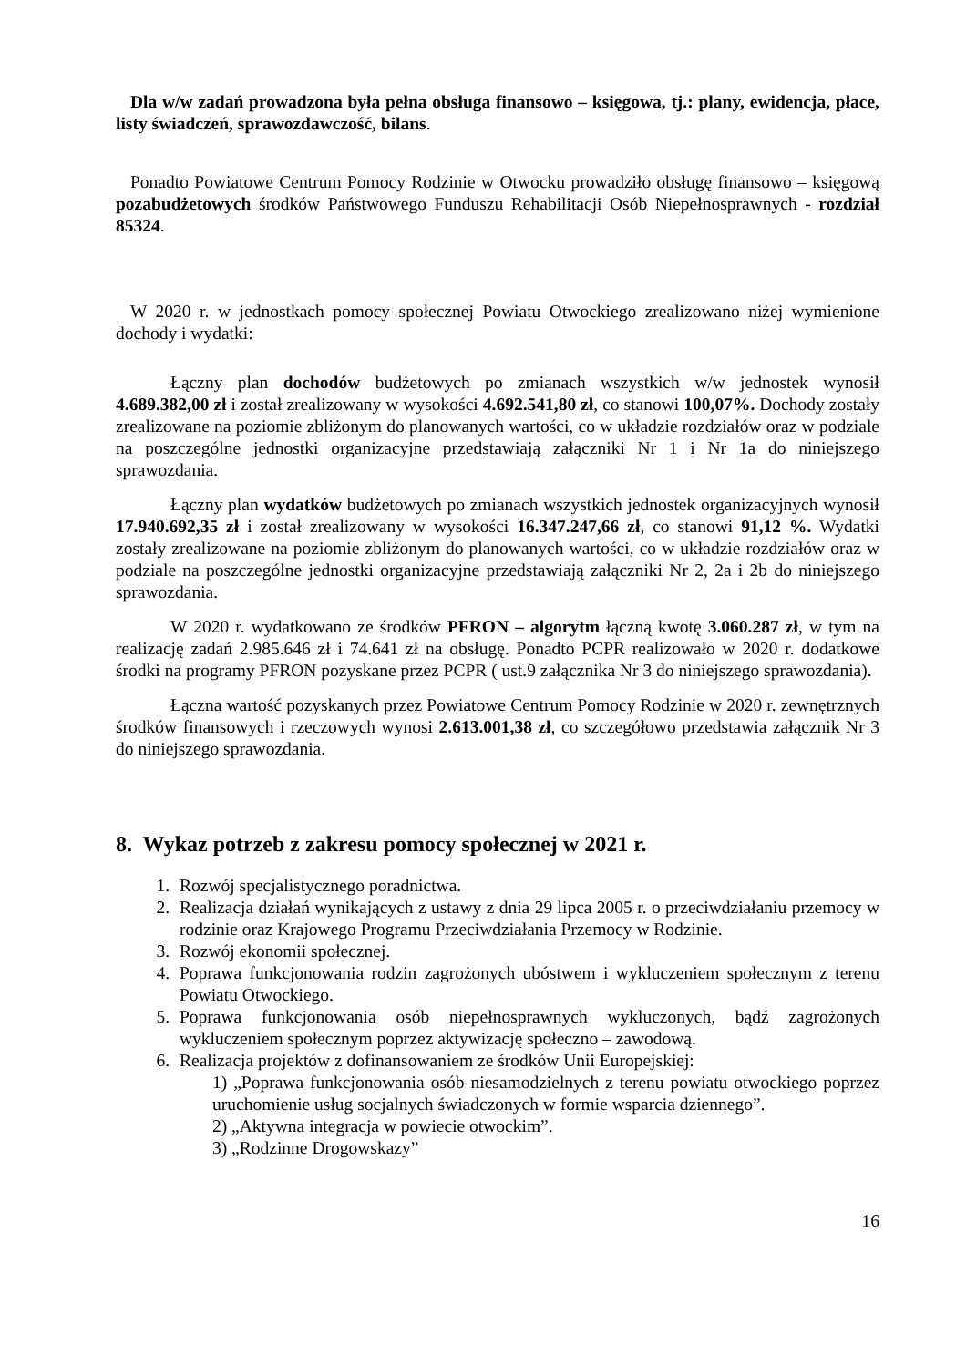Dla w/w zadań prowadzona była pełna obsługa finansowo – księgowa, tj.: plany, ewidencja, płace, listy świadczeń, sprawozdawczość, bilans.
Ponadto Powiatowe Centrum Pomocy Rodzinie w Otwocku prowadziło obsługę finansowo – księgową pozabudżetowych środków Państwowego Funduszu Rehabilitacji Osób Niepełnosprawnych - rozdział 85324.
W 2020 r. w jednostkach pomocy społecznej Powiatu Otwockiego zrealizowano niżej wymienione dochody i wydatki:
Łączny plan dochodów budżetowych po zmianach wszystkich w/w jednostek wynosił 4.689.382,00 zł i został zrealizowany w wysokości 4.692.541,80 zł, co stanowi 100,07%. Dochody zostały zrealizowane na poziomie zbliżonym do planowanych wartości, co w układzie rozdziałów oraz w podziale na poszczególne jednostki organizacyjne przedstawiają załączniki Nr 1 i Nr 1a do niniejszego sprawozdania.
Łączny plan wydatków budżetowych po zmianach wszystkich jednostek organizacyjnych wynosił 17.940.692,35 zł i został zrealizowany w wysokości 16.347.247,66 zł, co stanowi 91,12 %. Wydatki zostały zrealizowane na poziomie zbliżonym do planowanych wartości, co w układzie rozdziałów oraz w podziale na poszczególne jednostki organizacyjne przedstawiają załączniki Nr 2, 2a i 2b do niniejszego sprawozdania.
W 2020 r. wydatkowano ze środków PFRON – algorytm łączną kwotę 3.060.287 zł, w tym na realizację zadań 2.985.646 zł i 74.641 zł na obsługę. Ponadto PCPR realizowało w 2020 r. dodatkowe środki na programy PFRON pozyskane przez PCPR ( ust.9 załącznika Nr 3 do niniejszego sprawozdania).
Łączna wartość pozyskanych przez Powiatowe Centrum Pomocy Rodzinie w 2020 r. zewnętrznych środków finansowych i rzeczowych wynosi 2.613.001,38 zł, co szczegółowo przedstawia załącznik Nr 3 do niniejszego sprawozdania.
8. Wykaz potrzeb z zakresu pomocy społecznej w 2021 r.
1. Rozwój specjalistycznego poradnictwa.
2. Realizacja działań wynikających z ustawy z dnia 29 lipca 2005 r. o przeciwdziałaniu przemocy w rodzinie oraz Krajowego Programu Przeciwdziałania Przemocy w Rodzinie.
3. Rozwój ekonomii społecznej.
4. Poprawa funkcjonowania rodzin zagrożonych ubóstwem i wykluczeniem społecznym z terenu Powiatu Otwockiego.
5. Poprawa funkcjonowania osób niepełnosprawnych wykluczonych, bądź zagrożonych wykluczeniem społecznym poprzez aktywizację społeczno – zawodową.
6. Realizacja projektów z dofinansowaniem ze środków Unii Europejskiej:
1) „Poprawa funkcjonowania osób niesamodzielnych z terenu powiatu otwockiego poprzez uruchomienie usług socjalnych świadczonych w formie wsparcia dziennego”.
2) „Aktywna integracja w powiecie otwockim”.
3) „Rodzinne Drogowskazy”
16